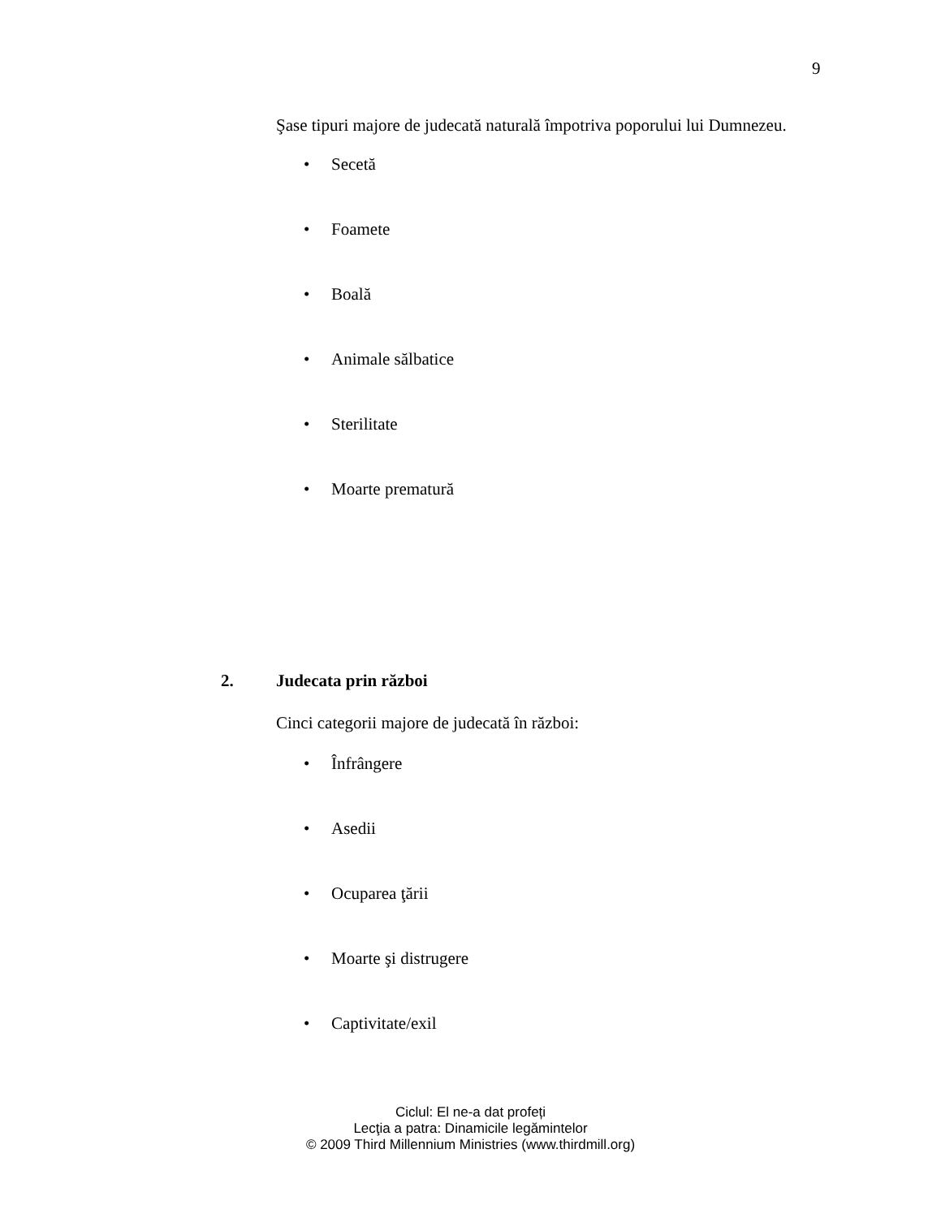9
Şase tipuri majore de judecată naturală împotriva poporului lui Dumnezeu.
• Secetă
• Foamete
• Boală
• Animale sălbatice
• Sterilitate
• Moarte prematură
2. Judecata prin război
Cinci categorii majore de judecată în război:
• Înfrângere
• Asedii
• Ocuparea ţării
• Moarte şi distrugere
• Captivitate/exil
Ciclul: El ne-a dat profeți
Lecţia a patra: Dinamicile legămintelor
© 2009 Third Millennium Ministries (www.thirdmill.org)